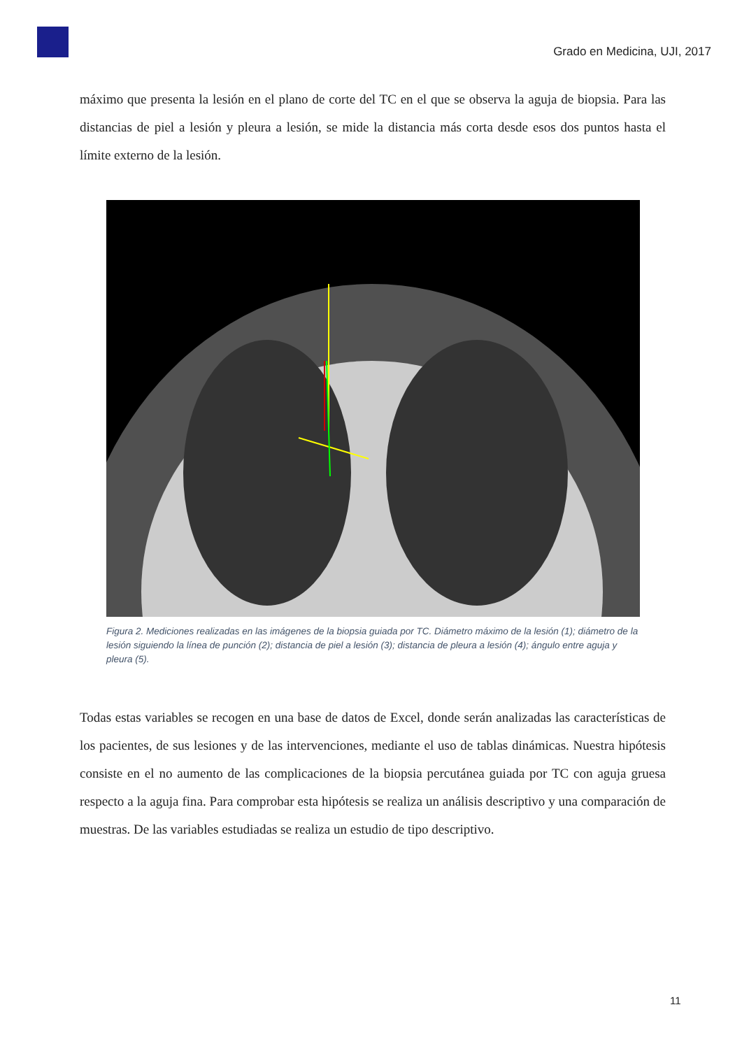Grado en Medicina, UJI, 2017
máximo que presenta la lesión en el plano de corte del TC en el que se observa la aguja de biopsia. Para las distancias de piel a lesión y pleura a lesión, se mide la distancia más corta desde esos dos puntos hasta el límite externo de la lesión.
Figura 2. Mediciones realizadas en las imágenes de la biopsia guiada por TC. Diámetro máximo de la lesión (1); diámetro de la lesión siguiendo la línea de punción (2); distancia de piel a lesión (3); distancia de pleura a lesión (4); ángulo entre aguja y pleura (5).
Todas estas variables se recogen en una base de datos de Excel, donde serán analizadas las características de los pacientes, de sus lesiones y de las intervenciones, mediante el uso de tablas dinámicas. Nuestra hipótesis consiste en el no aumento de las complicaciones de la biopsia percutánea guiada por TC con aguja gruesa respecto a la aguja fina. Para comprobar esta hipótesis se realiza un análisis descriptivo y una comparación de muestras. De las variables estudiadas se realiza un estudio de tipo descriptivo.
11